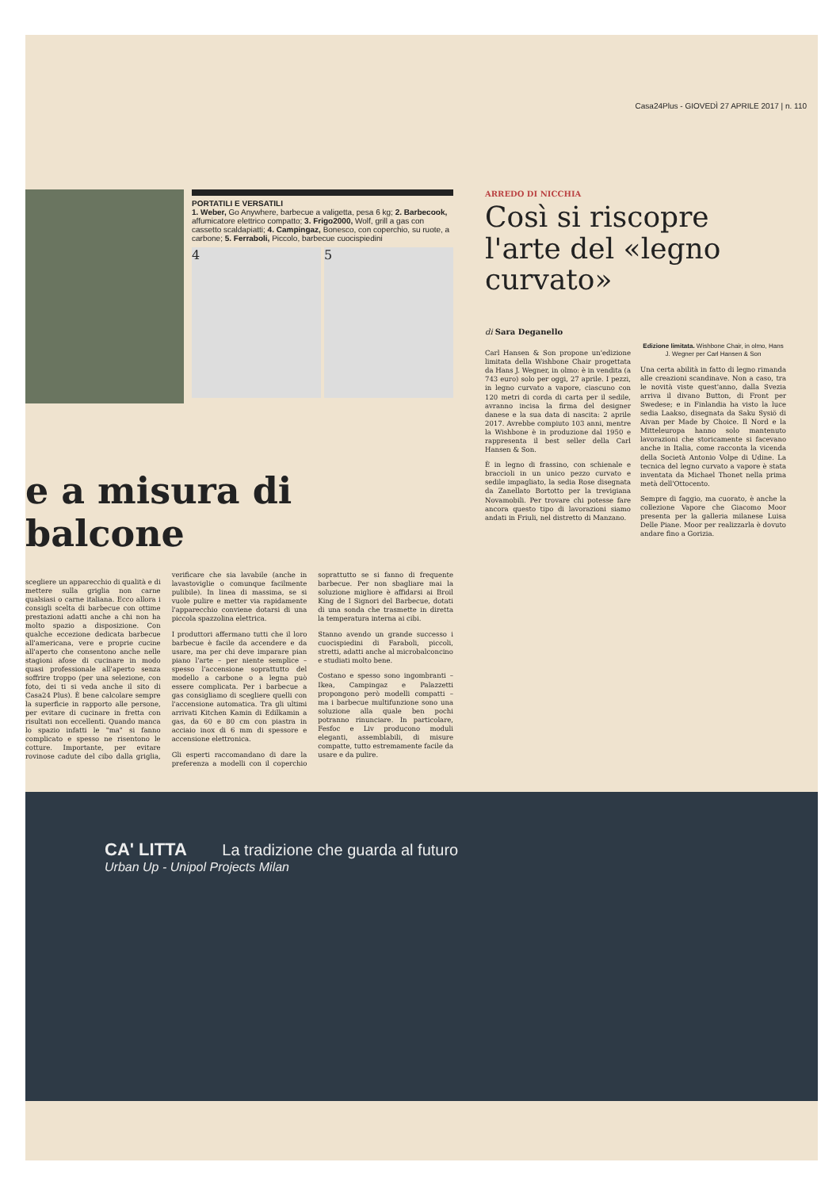Casa24Plus - GIOVEDÌ 27 APRILE 2017 | n. 110
PORTATILI E VERSATILI
1. Weber, Go Anywhere, barbecue a valigetta, pesa 6 kg; 2. Barbecook, affumicatore elettrico compatto; 3. Frigo2000, Wolf, grill a gas con cassetto scaldapiatti; 4. Campingaz, Bonesco, con coperchio, su ruote, a carbone; 5. Ferraboli, Piccolo, barbecue cuocispiedini
4 5
e a misura di balcone
scegliere un apparecchio di qualità e di mettere sulla griglia non carne qualsiasi o carne italiana. Ecco allora i consigli scelta di barbecue con ottime prestazioni adatti anche a chi non ha molto spazio a disposizione. Con qualche eccezione dedicata barbecue all'americana, vere e proprie cucine all'aperto che consentono anche nelle stagioni afose di cucinare in modo quasi professionale all'aperto senza soffrire troppo (per una selezione, con foto, dei ti si veda anche il sito di Casa24 Plus). È bene calcolare sempre la superficie in rapporto alle persone, per evitare di cucinare in fretta con risultati non eccellenti. Quando manca lo spazio infatti le "ma" si fanno complicato e spesso ne risentono le cotture. Importante, per evitare rovinose cadute del cibo dalla griglia, verificare che sia lavabile (anche in lavastoviglie o comunque facilmente pulibile). In linea di massima, se si vuole pulire e metter via rapidamente l'apparecchio conviene dotarsi di una piccola spazzolina elettrica.
I produttori affermano tutti che il loro barbecue è facile da accendere e da usare, ma per chi deve imparare pian piano l'arte – per niente semplice – spesso l'accensione soprattutto del modello a carbone o a legna può essere complicata. Per i barbecue a gas consigliamo di scegliere quelli con l'accensione automatica. Tra gli ultimi arrivati Kitchen Kamin di Edilkamin a gas, da 60 e 80 cm con piastra in acciaio inox di 6 mm di spessore e accensione elettronica.
Gli esperti raccomandano di dare la preferenza a modelli con il coperchio soprattutto se si fanno di frequente barbecue. Per non sbagliare mai la soluzione migliore è affidarsi ai Broil King de I Signori del Barbecue, dotati di una sonda che trasmette in diretta la temperatura interna ai cibi.
Stanno avendo un grande successo i cuocispiedini di Faraboli, piccoli, stretti, adatti anche al microbalconcino e studiati molto bene.
Costano e spesso sono ingombranti – Ikea, Campingaz e Palazzetti propongono però modelli compatti – ma i barbecue multifunzione sono una soluzione alla quale ben pochi potranno rinunciare. In particolare, Fesfoc e Liv producono moduli eleganti, assemblabili, di misure compatte, tutto estremamente facile da usare e da pulire.
ARREDO DI NICCHIA
Così si riscopre l'arte del «legno curvato»
di Sara Deganello
Carl Hansen & Son propone un'edizione limitata della Wishbone Chair progettata da Hans J. Wegner, in olmo: è in vendita (a 743 euro) solo per oggi, 27 aprile. I pezzi, in legno curvato a vapore, ciascuno con 120 metri di corda di carta per il sedile, avranno incisa la firma del designer danese e la sua data di nascita: 2 aprile 2017. Avrebbe compiuto 103 anni, mentre la Wishbone è in produzione dal 1950 e rappresenta il best seller della Carl Hansen & Son.
È in legno di frassino, con schienale e braccioli in un unico pezzo curvato e sedile impagliato, la sedia Rose disegnata da Zanellato Bortotto per la trevigiana Novamobili. Per trovare chi potesse fare ancora questo tipo di lavorazioni siamo andati in Friuli, nel distretto di Manzano.
Edizione limitata. Wishbone Chair, in olmo, Hans J. Wegner per Carl Hansen & Son
Una certa abilità in fatto di legno rimanda alle creazioni scandinave. Non a caso, tra le novità viste quest'anno, dalla Svezia arriva il divano Button, di Front per Swedese; e in Finlandia ha visto la luce sedia Laakso, disegnata da Saku Sysiö di Aivan per Made by Choice. Il Nord e la Mitteleuropa hanno solo mantenuto lavorazioni che storicamente si facevano anche in Italia, come racconta la vicenda della Società Antonio Volpe di Udine. La tecnica del legno curvato a vapore è stata inventata da Michael Thonet nella prima metà dell'Ottocento.
Sempre di faggio, ma cuorato, è anche la collezione Vapore che Giacomo Moor presenta per la galleria milanese Luisa Delle Piane. Moor per realizzarla è dovuto andare fino a Gorizia.
CA' LITTA La tradizione che guarda al futuro
Urban Up - Unipol Projects Milan